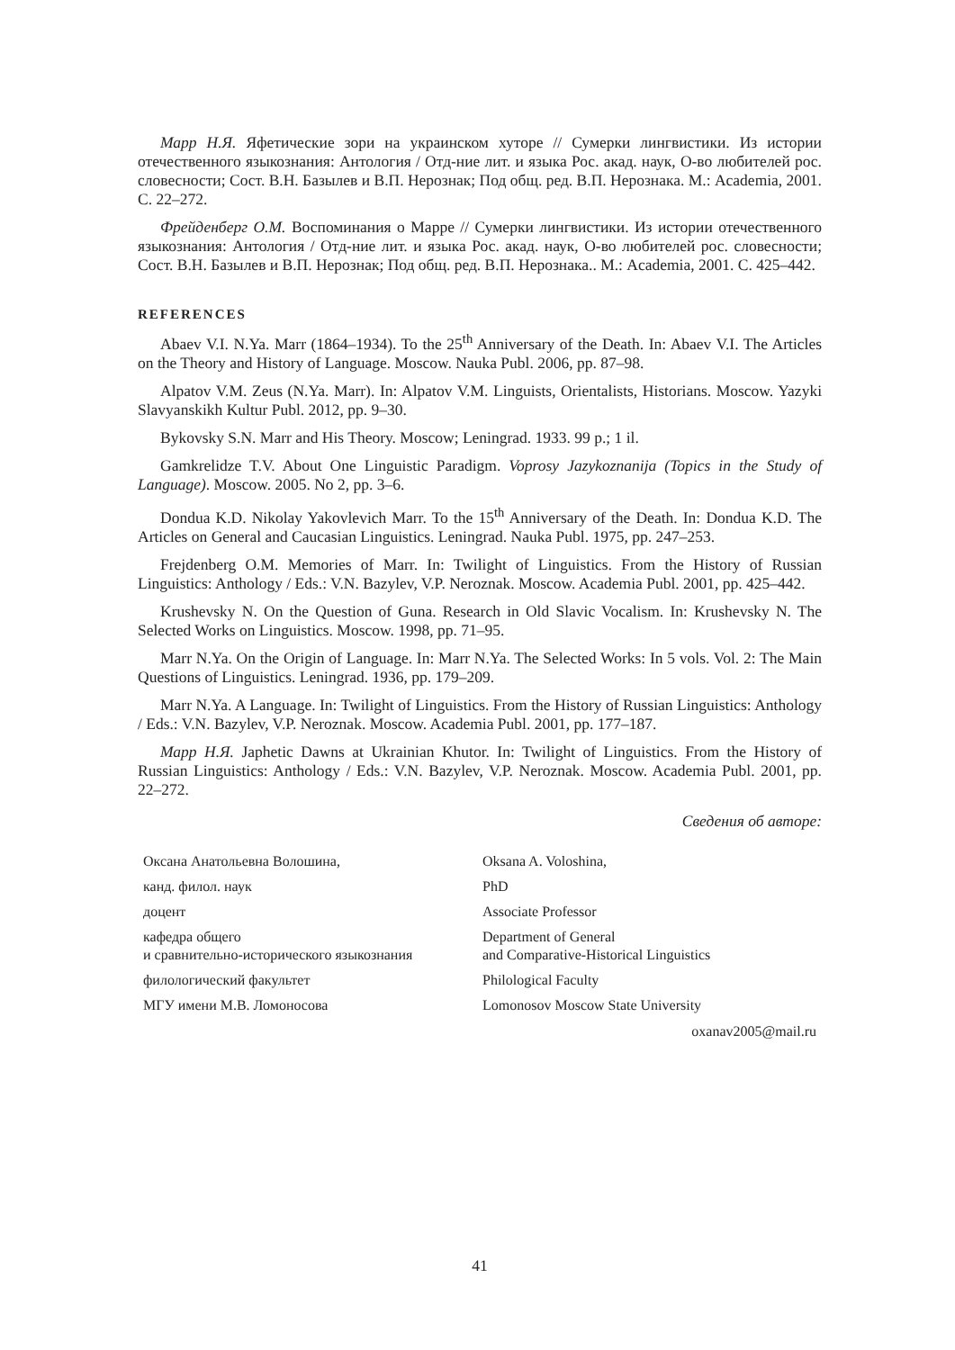Марр Н.Я. Яфетические зори на украинском хуторе // Сумерки лингвистики. Из истории отечественного языкознания: Антология / Отд-ние лит. и языка Рос. акад. наук, О-во любителей рос. словесности; Сост. В.Н. Базылев и В.П. Нерознак; Под общ. ред. В.П. Нерознака. М.: Academia, 2001. С. 22–272.
Фрейденберг О.М. Воспоминания о Марре // Сумерки лингвистики. Из истории отечественного языкознания: Антология / Отд-ние лит. и языка Рос. акад. наук, О-во любителей рос. словесности; Сост. В.Н. Базылев и В.П. Нерознак; Под общ. ред. В.П. Нерознака.. М.: Academia, 2001. С. 425–442.
REFERENCES
Abaev V.I. N.Ya. Marr (1864–1934). To the 25<sup>th</sup> Anniversary of the Death. In: Abaev V.I. The Articles on the Theory and History of Language. Moscow. Nauka Publ. 2006, pp. 87–98.
Alpatov V.M. Zeus (N.Ya. Marr). In: Alpatov V.M. Linguists, Orientalists, Historians. Moscow. Yazyki Slavyanskikh Kultur Publ. 2012, pp. 9–30.
Bykovsky S.N. Marr and His Theory. Moscow; Leningrad. 1933. 99 p.; 1 il.
Gamkrelidze T.V. About One Linguistic Paradigm. Voprosy Jazykoznanija (Topics in the Study of Language). Moscow. 2005. No 2, pp. 3–6.
Dondua K.D. Nikolay Yakovlevich Marr. To the 15<sup>th</sup> Anniversary of the Death. In: Dondua K.D. The Articles on General and Caucasian Linguistics. Leningrad. Nauka Publ. 1975, pp. 247–253.
Frejdenberg O.M. Memories of Marr. In: Twilight of Linguistics. From the History of Russian Linguistics: Anthology / Eds.: V.N. Bazylev, V.P. Neroznak. Moscow. Academia Publ. 2001, pp. 425–442.
Krushevsky N. On the Question of Guna. Research in Old Slavic Vocalism. In: Krushevsky N. The Selected Works on Linguistics. Moscow. 1998, pp. 71–95.
Marr N.Ya. On the Origin of Language. In: Marr N.Ya. The Selected Works: In 5 vols. Vol. 2: The Main Questions of Linguistics. Leningrad. 1936, pp. 179–209.
Marr N.Ya. A Language. In: Twilight of Linguistics. From the History of Russian Linguistics: Anthology / Eds.: V.N. Bazylev, V.P. Neroznak. Moscow. Academia Publ. 2001, pp. 177–187.
Марр Н.Я. Japhetic Dawns at Ukrainian Khutor. In: Twilight of Linguistics. From the History of Russian Linguistics: Anthology / Eds.: V.N. Bazylev, V.P. Neroznak. Moscow. Academia Publ. 2001, pp. 22–272.
Сведения об авторе:
Оксана Анатольевна Волошина,
канд. филол. наук
доцент
кафедра общего
и сравнительно-исторического языкознания
филологический факультет
МГУ имени М.В. Ломоносова
Oksana A. Voloshina,
PhD
Associate Professor
Department of General
and Comparative-Historical Linguistics
Philological Faculty
Lomonosov Moscow State University
oxanav2005@mail.ru
41